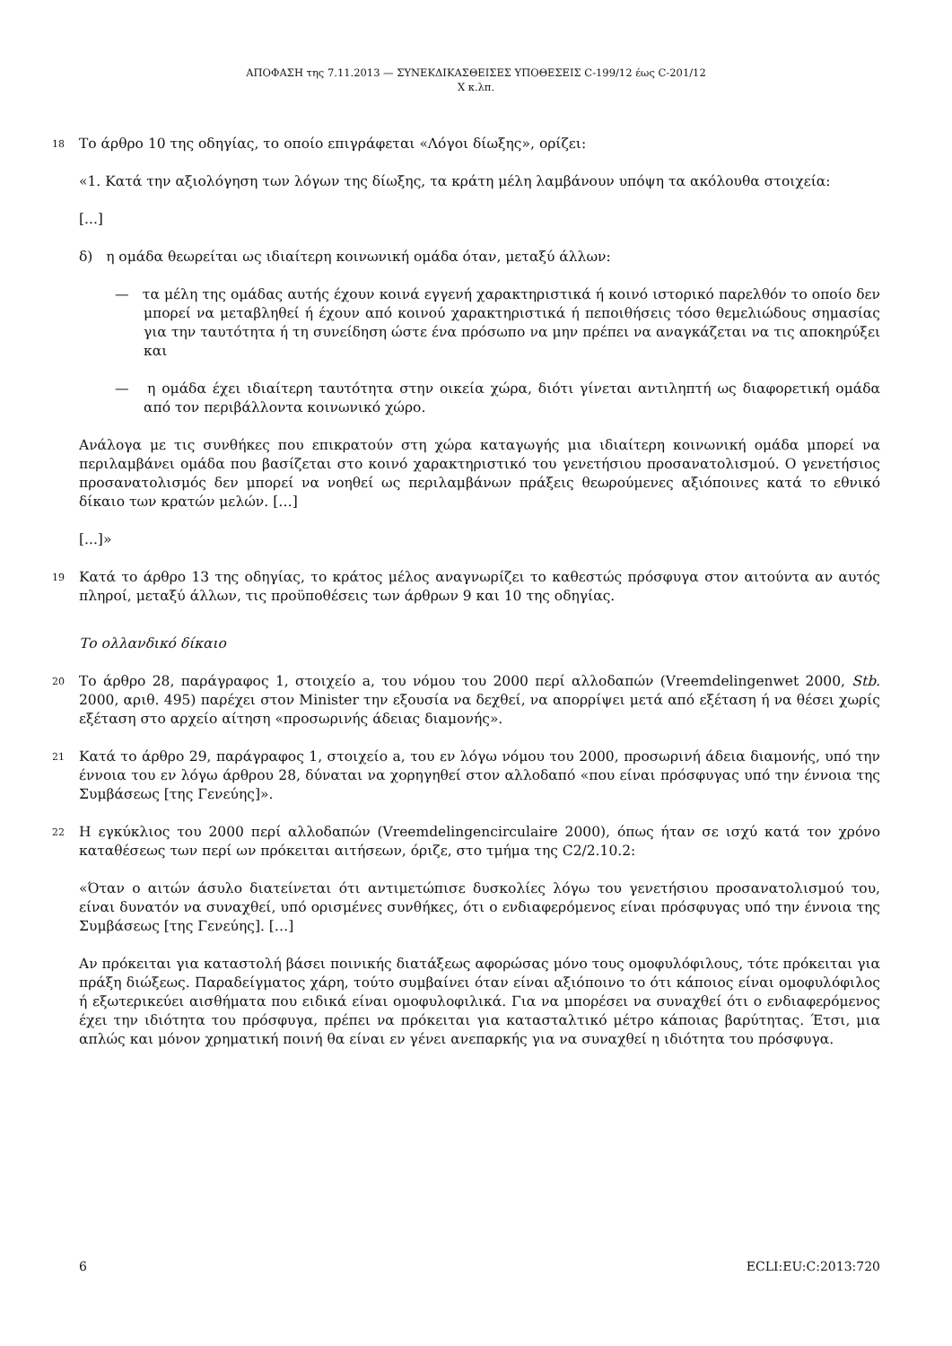ΑΠΟΦΑΣΗ της 7.11.2013 — ΣΥΝΕΚΔΙΚΑΣΘΕΙΣΕΣ ΥΠΟΘΕΣΕΙΣ C-199/12 έως C-201/12
X κ.λπ.
18 Το άρθρο 10 της οδηγίας, το οποίο επιγράφεται «Λόγοι δίωξης», ορίζει:
«1. Κατά την αξιολόγηση των λόγων της δίωξης, τα κράτη μέλη λαμβάνουν υπόψη τα ακόλουθα στοιχεία:
[...]
δ) η ομάδα θεωρείται ως ιδιαίτερη κοινωνική ομάδα όταν, μεταξύ άλλων:
— τα μέλη της ομάδας αυτής έχουν κοινά εγγενή χαρακτηριστικά ή κοινό ιστορικό παρελθόν το οποίο δεν μπορεί να μεταβληθεί ή έχουν από κοινού χαρακτηριστικά ή πεποιθήσεις τόσο θεμελιώδους σημασίας για την ταυτότητα ή τη συνείδηση ώστε ένα πρόσωπο να μην πρέπει να αναγκάζεται να τις αποκηρύξει και
— η ομάδα έχει ιδιαίτερη ταυτότητα στην οικεία χώρα, διότι γίνεται αντιληπτή ως διαφορετική ομάδα από τον περιβάλλοντα κοινωνικό χώρο.
Ανάλογα με τις συνθήκες που επικρατούν στη χώρα καταγωγής μια ιδιαίτερη κοινωνική ομάδα μπορεί να περιλαμβάνει ομάδα που βασίζεται στο κοινό χαρακτηριστικό του γενετήσιου προσανατολισμού. Ο γενετήσιος προσανατολισμός δεν μπορεί να νοηθεί ως περιλαμβάνων πράξεις θεωρούμενες αξιόποινες κατά το εθνικό δίκαιο των κρατών μελών. […]
[...]»
19 Κατά το άρθρο 13 της οδηγίας, το κράτος μέλος αναγνωρίζει το καθεστώς πρόσφυγα στον αιτούντα αν αυτός πληροί, μεταξύ άλλων, τις προϋποθέσεις των άρθρων 9 και 10 της οδηγίας.
Το ολλανδικό δίκαιο
20 Το άρθρο 28, παράγραφος 1, στοιχείο a, του νόμου του 2000 περί αλλοδαπών (Vreemdelingenwet 2000, Stb. 2000, αριθ. 495) παρέχει στον Minister την εξουσία να δεχθεί, να απορρίψει μετά από εξέταση ή να θέσει χωρίς εξέταση στο αρχείο αίτηση «προσωρινής άδειας διαμονής».
21 Κατά το άρθρο 29, παράγραφος 1, στοιχείο a, του εν λόγω νόμου του 2000, προσωρινή άδεια διαμονής, υπό την έννοια του εν λόγω άρθρου 28, δύναται να χορηγηθεί στον αλλοδαπό «που είναι πρόσφυγας υπό την έννοια της Συμβάσεως [της Γενεύης]».
22 Η εγκύκλιος του 2000 περί αλλοδαπών (Vreemdelingencirculaire 2000), όπως ήταν σε ισχύ κατά τον χρόνο καταθέσεως των περί ων πρόκειται αιτήσεων, όριζε, στο τμήμα της C2/2.10.2:
«Όταν ο αιτών άσυλο διατείνεται ότι αντιμετώπισε δυσκολίες λόγω του γενετήσιου προσανατολισμού του, είναι δυνατόν να συναχθεί, υπό ορισμένες συνθήκες, ότι ο ενδιαφερόμενος είναι πρόσφυγας υπό την έννοια της Συμβάσεως [της Γενεύης]. […]
Αν πρόκειται για καταστολή βάσει ποινικής διατάξεως αφορώσας μόνο τους ομοφυλόφιλους, τότε πρόκειται για πράξη διώξεως. Παραδείγματος χάρη, τούτο συμβαίνει όταν είναι αξιόποινο το ότι κάποιος είναι ομοφυλόφιλος ή εξωτερικεύει αισθήματα που ειδικά είναι ομοφυλοφιλικά. Για να μπορέσει να συναχθεί ότι ο ενδιαφερόμενος έχει την ιδιότητα του πρόσφυγα, πρέπει να πρόκειται για κατασταλτικό μέτρο κάποιας βαρύτητας. Έτσι, μια απλώς και μόνον χρηματική ποινή θα είναι εν γένει ανεπαρκής για να συναχθεί η ιδιότητα του πρόσφυγα.
6 ECLI:EU:C:2013:720